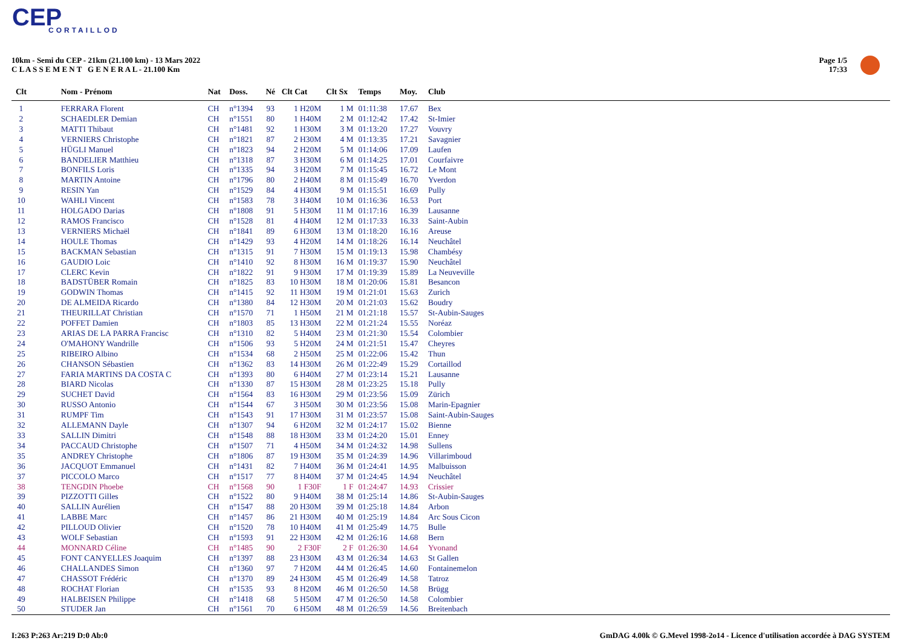CEP
CORTAILLOD
10km - Semi du CEP - 21km (21.100 km) - 13 Mars 2022
C L A S S E M E N T G E N E R A L - 21.100 Km
Page 1/5
17:33
| Clt | Nom - Prénom | Nat | Doss. | Né | Clt Cat | Clt Sx | Temps | Moy. | Club |
| --- | --- | --- | --- | --- | --- | --- | --- | --- | --- |
| 1 | FERRARA Florent | CH | n°1394 | 93 | 1 H20M | 1 M | 01:11:38 | 17.67 | Bex |
| 2 | SCHAEDLER Demian | CH | n°1551 | 80 | 1 H40M | 2 M | 01:12:42 | 17.42 | St-Imier |
| 3 | MATTI Thibaut | CH | n°1481 | 92 | 1 H30M | 3 M | 01:13:20 | 17.27 | Vouvry |
| 4 | VERNIERS Christophe | CH | n°1821 | 87 | 2 H30M | 4 M | 01:13:35 | 17.21 | Savagnier |
| 5 | HÜGLI Manuel | CH | n°1823 | 94 | 2 H20M | 5 M | 01:14:06 | 17.09 | Laufen |
| 6 | BANDELIER Matthieu | CH | n°1318 | 87 | 3 H30M | 6 M | 01:14:25 | 17.01 | Courfaivre |
| 7 | BONFILS Loris | CH | n°1335 | 94 | 3 H20M | 7 M | 01:15:45 | 16.72 | Le Mont |
| 8 | MARTIN Antoine | CH | n°1796 | 80 | 2 H40M | 8 M | 01:15:49 | 16.70 | Yverdon |
| 9 | RESIN Yan | CH | n°1529 | 84 | 4 H30M | 9 M | 01:15:51 | 16.69 | Pully |
| 10 | WAHLI Vincent | CH | n°1583 | 78 | 3 H40M | 10 M | 01:16:36 | 16.53 | Port |
| 11 | HOLGADO Darias | CH | n°1808 | 91 | 5 H30M | 11 M | 01:17:16 | 16.39 | Lausanne |
| 12 | RAMOS Francisco | CH | n°1528 | 81 | 4 H40M | 12 M | 01:17:33 | 16.33 | Saint-Aubin |
| 13 | VERNIERS Michaël | CH | n°1841 | 89 | 6 H30M | 13 M | 01:18:20 | 16.16 | Areuse |
| 14 | HOULE Thomas | CH | n°1429 | 93 | 4 H20M | 14 M | 01:18:26 | 16.14 | Neuchâtel |
| 15 | BACKMAN Sebastian | CH | n°1315 | 91 | 7 H30M | 15 M | 01:19:13 | 15.98 | Chambésy |
| 16 | GAUDIO Loic | CH | n°1410 | 92 | 8 H30M | 16 M | 01:19:37 | 15.90 | Neuchâtel |
| 17 | CLERC Kevin | CH | n°1822 | 91 | 9 H30M | 17 M | 01:19:39 | 15.89 | La Neuveville |
| 18 | BADSTÜBER Romain | CH | n°1825 | 83 | 10 H30M | 18 M | 01:20:06 | 15.81 | Besancon |
| 19 | GODWIN Thomas | CH | n°1415 | 92 | 11 H30M | 19 M | 01:21:01 | 15.63 | Zurich |
| 20 | DE ALMEIDA Ricardo | CH | n°1380 | 84 | 12 H30M | 20 M | 01:21:03 | 15.62 | Boudry |
| 21 | THEURILLAT Christian | CH | n°1570 | 71 | 1 H50M | 21 M | 01:21:18 | 15.57 | St-Aubin-Sauges |
| 22 | POFFET Damien | CH | n°1803 | 85 | 13 H30M | 22 M | 01:21:24 | 15.55 | Noréaz |
| 23 | ARIAS DE LA PARRA Francisc | CH | n°1310 | 82 | 5 H40M | 23 M | 01:21:30 | 15.54 | Colombier |
| 24 | O'MAHONY Wandrille | CH | n°1506 | 93 | 5 H20M | 24 M | 01:21:51 | 15.47 | Cheyres |
| 25 | RIBEIRO Albino | CH | n°1534 | 68 | 2 H50M | 25 M | 01:22:06 | 15.42 | Thun |
| 26 | CHANSON Sébastien | CH | n°1362 | 83 | 14 H30M | 26 M | 01:22:49 | 15.29 | Cortaillod |
| 27 | FARIA MARTINS DA COSTA C | CH | n°1393 | 80 | 6 H40M | 27 M | 01:23:14 | 15.21 | Lausanne |
| 28 | BIARD Nicolas | CH | n°1330 | 87 | 15 H30M | 28 M | 01:23:25 | 15.18 | Pully |
| 29 | SUCHET David | CH | n°1564 | 83 | 16 H30M | 29 M | 01:23:56 | 15.09 | Zürich |
| 30 | RUSSO Antonio | CH | n°1544 | 67 | 3 H50M | 30 M | 01:23:56 | 15.08 | Marin-Epagnier |
| 31 | RUMPF Tim | CH | n°1543 | 91 | 17 H30M | 31 M | 01:23:57 | 15.08 | Saint-Aubin-Sauges |
| 32 | ALLEMANN Dayle | CH | n°1307 | 94 | 6 H20M | 32 M | 01:24:17 | 15.02 | Bienne |
| 33 | SALLIN Dimitri | CH | n°1548 | 88 | 18 H30M | 33 M | 01:24:20 | 15.01 | Enney |
| 34 | PACCAUD Christophe | CH | n°1507 | 71 | 4 H50M | 34 M | 01:24:32 | 14.98 | Sullens |
| 35 | ANDREY Christophe | CH | n°1806 | 87 | 19 H30M | 35 M | 01:24:39 | 14.96 | Villarimboud |
| 36 | JACQUOT Emmanuel | CH | n°1431 | 82 | 7 H40M | 36 M | 01:24:41 | 14.95 | Malbuisson |
| 37 | PICCOLO Marco | CH | n°1517 | 77 | 8 H40M | 37 M | 01:24:45 | 14.94 | Neuchâtel |
| 38 | TENGDIN Phoebe | CH | n°1568 | 90 | 1 F30F | 1 F | 01:24:47 | 14.93 | Crissier |
| 39 | PIZZOTTI Gilles | CH | n°1522 | 80 | 9 H40M | 38 M | 01:25:14 | 14.86 | St-Aubin-Sauges |
| 40 | SALLIN Aurélien | CH | n°1547 | 88 | 20 H30M | 39 M | 01:25:18 | 14.84 | Arbon |
| 41 | LABBE Marc | CH | n°1457 | 86 | 21 H30M | 40 M | 01:25:19 | 14.84 | Arc Sous Cicon |
| 42 | PILLOUD Olivier | CH | n°1520 | 78 | 10 H40M | 41 M | 01:25:49 | 14.75 | Bulle |
| 43 | WOLF Sebastian | CH | n°1593 | 91 | 22 H30M | 42 M | 01:26:16 | 14.68 | Bern |
| 44 | MONNARD Céline | CH | n°1485 | 90 | 2 F30F | 2 F | 01:26:30 | 14.64 | Yvonand |
| 45 | FONT CANYELLES Joaquim | CH | n°1397 | 88 | 23 H30M | 43 M | 01:26:34 | 14.63 | St Gallen |
| 46 | CHALLANDES Simon | CH | n°1360 | 97 | 7 H20M | 44 M | 01:26:45 | 14.60 | Fontainemelon |
| 47 | CHASSOT Frédéric | CH | n°1370 | 89 | 24 H30M | 45 M | 01:26:49 | 14.58 | Tatroz |
| 48 | ROCHAT Florian | CH | n°1535 | 93 | 8 H20M | 46 M | 01:26:50 | 14.58 | Brügg |
| 49 | HALBEISEN Philippe | CH | n°1418 | 68 | 5 H50M | 47 M | 01:26:50 | 14.58 | Colombier |
| 50 | STUDER Jan | CH | n°1561 | 70 | 6 H50M | 48 M | 01:26:59 | 14.56 | Breitenbach |
I:263 P:263 Ar:219 D:0 Ab:0
GmDAG 4.00k © G.Mevel 1998-2o14 - Licence d'utilisation accordée à DAG SYSTEM